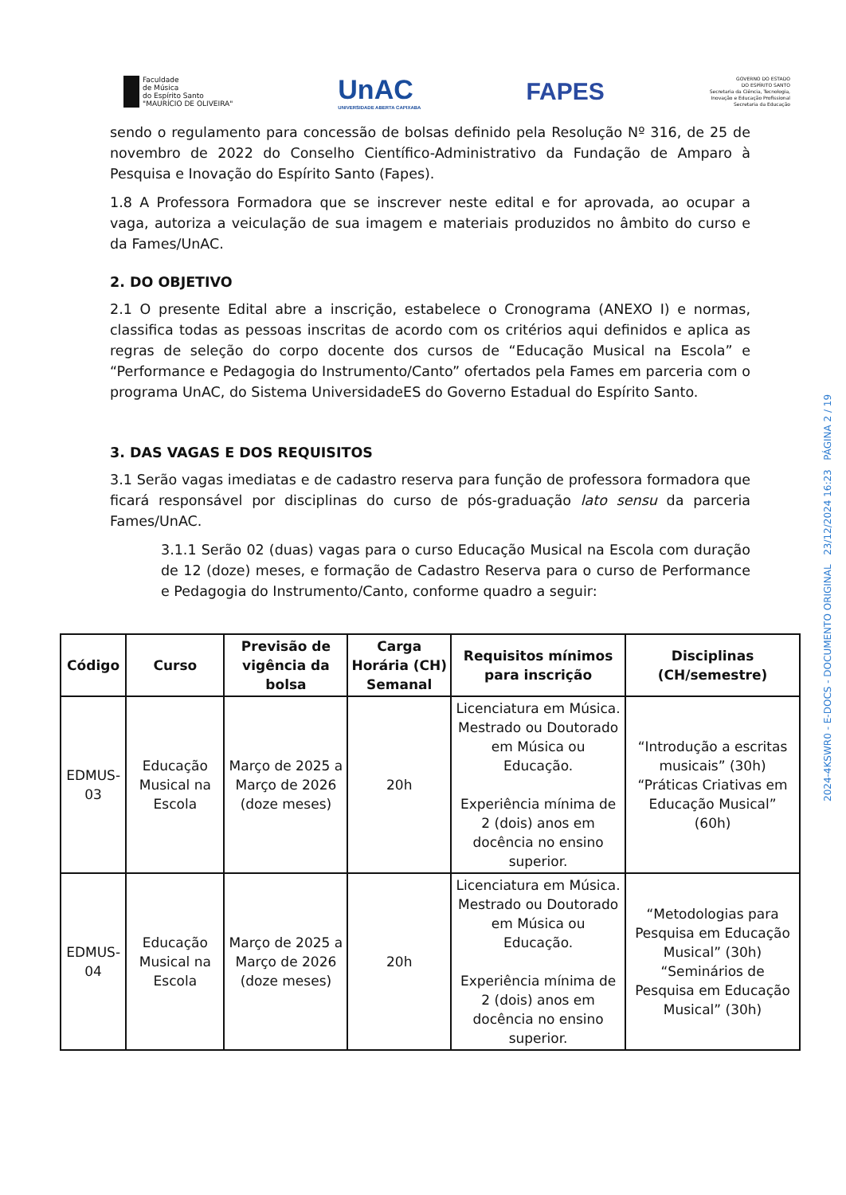Faculdade
de Música
do Espírito Santo
"MAURÍCIO DE OLIVEIRA"
UnAC
UNIVERSIDADE ABERTA CAPIXABA
FAPES
GOVERNO DO ESTADO
DO ESPÍRITO SANTO
Secretaria da Ciência, Tecnologia,
Inovação e Educação Profissional
Secretaria da Educação
sendo o regulamento para concessão de bolsas definido pela Resolução Nº 316, de 25 de novembro de 2022 do Conselho Científico-Administrativo da Fundação de Amparo à Pesquisa e Inovação do Espírito Santo (Fapes).
1.8 A Professora Formadora que se inscrever neste edital e for aprovada, ao ocupar a vaga, autoriza a veiculação de sua imagem e materiais produzidos no âmbito do curso e da Fames/UnAC.
2. DO OBJETIVO
2.1 O presente Edital abre a inscrição, estabelece o Cronograma (ANEXO I) e normas, classifica todas as pessoas inscritas de acordo com os critérios aqui definidos e aplica as regras de seleção do corpo docente dos cursos de “Educação Musical na Escola” e “Performance e Pedagogia do Instrumento/Canto” ofertados pela Fames em parceria com o programa UnAC, do Sistema UniversidadeES do Governo Estadual do Espírito Santo.
3. DAS VAGAS E DOS REQUISITOS
3.1 Serão vagas imediatas e de cadastro reserva para função de professora formadora que ficará responsável por disciplinas do curso de pós-graduação lato sensu da parceria Fames/UnAC.
3.1.1 Serão 02 (duas) vagas para o curso Educação Musical na Escola com duração de 12 (doze) meses, e formação de Cadastro Reserva para o curso de Performance e Pedagogia do Instrumento/Canto, conforme quadro a seguir:
| Código | Curso | Previsão de vigência da bolsa | Carga Horária (CH) Semanal | Requisitos mínimos para inscrição | Disciplinas (CH/semestre) |
| --- | --- | --- | --- | --- | --- |
| EDMUS-03 | Educação Musical na Escola | Março de 2025 a Março de 2026 (doze meses) | 20h | Licenciatura em Música. Mestrado ou Doutorado em Música ou Educação. Experiência mínima de 2 (dois) anos em docência no ensino superior. | “Introdução a escritas musicais” (30h) “Práticas Criativas em Educação Musical” (60h) |
| EDMUS-04 | Educação Musical na Escola | Março de 2025 a Março de 2026 (doze meses) | 20h | Licenciatura em Música. Mestrado ou Doutorado em Música ou Educação. Experiência mínima de 2 (dois) anos em docência no ensino superior. | “Metodologias para Pesquisa em Educação Musical” (30h) “Seminários de Pesquisa em Educação Musical” (30h) |
2024-4KSWR0 - E-DOCS - DOCUMENTO ORIGINAL 23/12/2024 16:23 PÁGINA 2 / 19